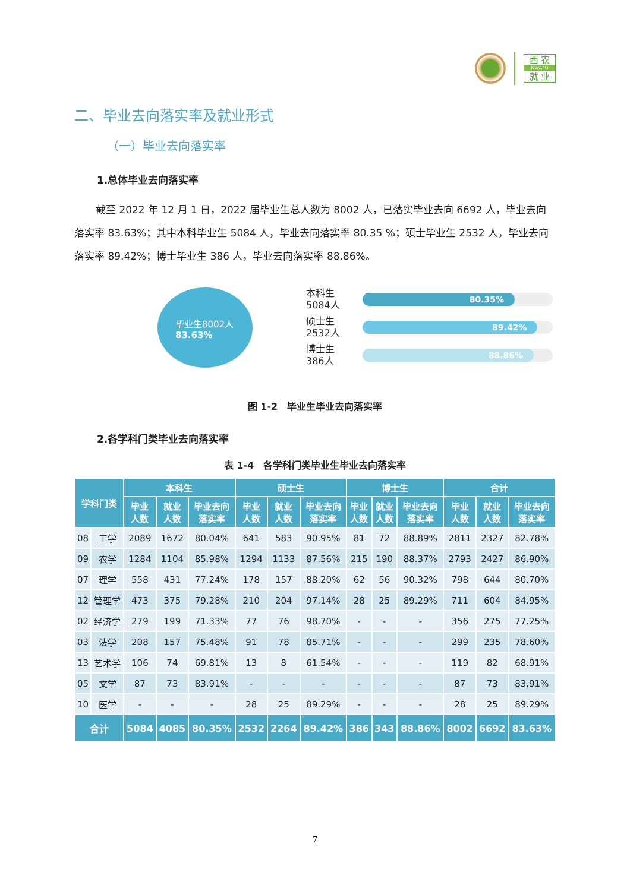西 农
NWAFU
就 业
二、毕业去向落实率及就业形式
（一）毕业去向落实率
1.总体毕业去向落实率
截至 2022 年 12 月 1 日，2022 届毕业生总人数为 8002 人，已落实毕业去向 6692 人，毕业去向落实率 83.63%；其中本科毕业生 5084 人，毕业去向落实率 80.35 %；硕士毕业生 2532 人，毕业去向落实率 89.42%；博士毕业生 386 人，毕业去向落实率 88.86%。
毕业生8002人
83.63%
本科生
5084人
80.35%
硕士生
2532人
89.42%
博士生
386人
88.86%
图 1-2　毕业生毕业去向落实率
2.各学科门类毕业去向落实率
表 1-4　各学科门类毕业生毕业去向落实率
| 学科门类 | | 本科生 | | | 硕士生 | | | 博士生 | | | 合计 | | |
| --- | --- | --- | --- | --- | --- | --- | --- | --- | --- | --- | --- | --- | --- |
| | | 毕业 人数 | 就业 人数 | 毕业去向 落实率 | 毕业 人数 | 就业 人数 | 毕业去向 落实率 | 毕业 人数 | 就业 人数 | 毕业去向 落实率 | 毕业 人数 | 就业 人数 | 毕业去向 落实率 |
| 08 | 工学 | 2089 | 1672 | 80.04% | 641 | 583 | 90.95% | 81 | 72 | 88.89% | 2811 | 2327 | 82.78% |
| 09 | 农学 | 1284 | 1104 | 85.98% | 1294 | 1133 | 87.56% | 215 | 190 | 88.37% | 2793 | 2427 | 86.90% |
| 07 | 理学 | 558 | 431 | 77.24% | 178 | 157 | 88.20% | 62 | 56 | 90.32% | 798 | 644 | 80.70% |
| 12 | 管理学 | 473 | 375 | 79.28% | 210 | 204 | 97.14% | 28 | 25 | 89.29% | 711 | 604 | 84.95% |
| 02 | 经济学 | 279 | 199 | 71.33% | 77 | 76 | 98.70% | - | - | - | 356 | 275 | 77.25% |
| 03 | 法学 | 208 | 157 | 75.48% | 91 | 78 | 85.71% | - | - | - | 299 | 235 | 78.60% |
| 13 | 艺术学 | 106 | 74 | 69.81% | 13 | 8 | 61.54% | - | - | - | 119 | 82 | 68.91% |
| 05 | 文学 | 87 | 73 | 83.91% | - | - | - | - | - | - | 87 | 73 | 83.91% |
| 10 | 医学 | - | - | - | 28 | 25 | 89.29% | - | - | - | 28 | 25 | 89.29% |
| 合计 | | 5084 | 4085 | 80.35% | 2532 | 2264 | 89.42% | 386 | 343 | 88.86% | 8002 | 6692 | 83.63% |
7